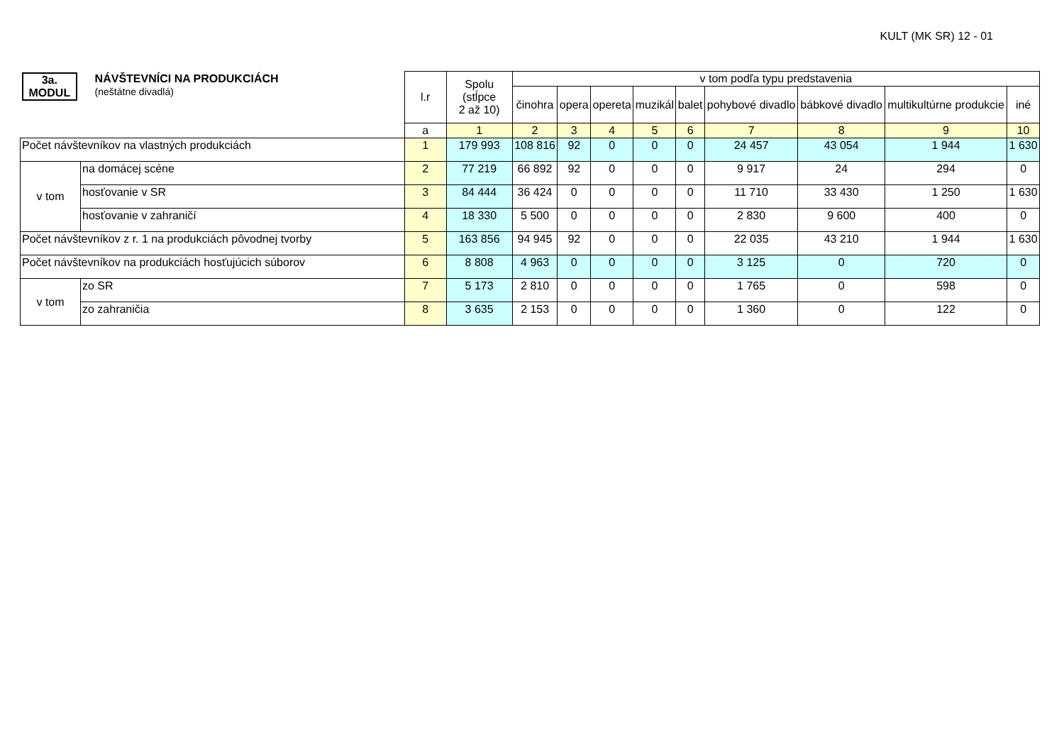KULT (MK SR) 12 - 01
| 3a. MODUL NÁVŠTEVNÍCI NA PRODUKCIÁCH (neštátne divadlá) | | l.r | Spolu (stĺpce 2 až 10) | v tom podľa typu predstavenia | | | | | | | | |
| | | | | činohra | opera | opereta | muzikál | balet | pohybové divadlo | bábkové divadlo | multikultúrne produkcie | iné |
| | | a | 1 | 2 | 3 | 4 | 5 | 6 | 7 | 8 | 9 | 10 |
| Počet návštevníkov na vlastných produkciách | | 1 | 179 993 | 108 816 | 92 | 0 | 0 | 0 | 24 457 | 43 054 | 1 944 | 1 630 |
| v tom | na domácej scéne | 2 | 77 219 | 66 892 | 92 | 0 | 0 | 0 | 9 917 | 24 | 294 | 0 |
| | hosťovanie v SR | 3 | 84 444 | 36 424 | 0 | 0 | 0 | 0 | 11 710 | 33 430 | 1 250 | 1 630 |
| | hosťovanie v zahraničí | 4 | 18 330 | 5 500 | 0 | 0 | 0 | 0 | 2 830 | 9 600 | 400 | 0 |
| Počet návštevníkov z r. 1 na produkciách pôvodnej tvorby | | 5 | 163 856 | 94 945 | 92 | 0 | 0 | 0 | 22 035 | 43 210 | 1 944 | 1 630 |
| Počet návštevníkov na produkciách hosťujúcich súborov | | 6 | 8 808 | 4 963 | 0 | 0 | 0 | 0 | 3 125 | 0 | 720 | 0 |
| v tom | zo SR | 7 | 5 173 | 2 810 | 0 | 0 | 0 | 0 | 1 765 | 0 | 598 | 0 |
| | zo zahraničia | 8 | 3 635 | 2 153 | 0 | 0 | 0 | 0 | 1 360 | 0 | 122 | 0 |